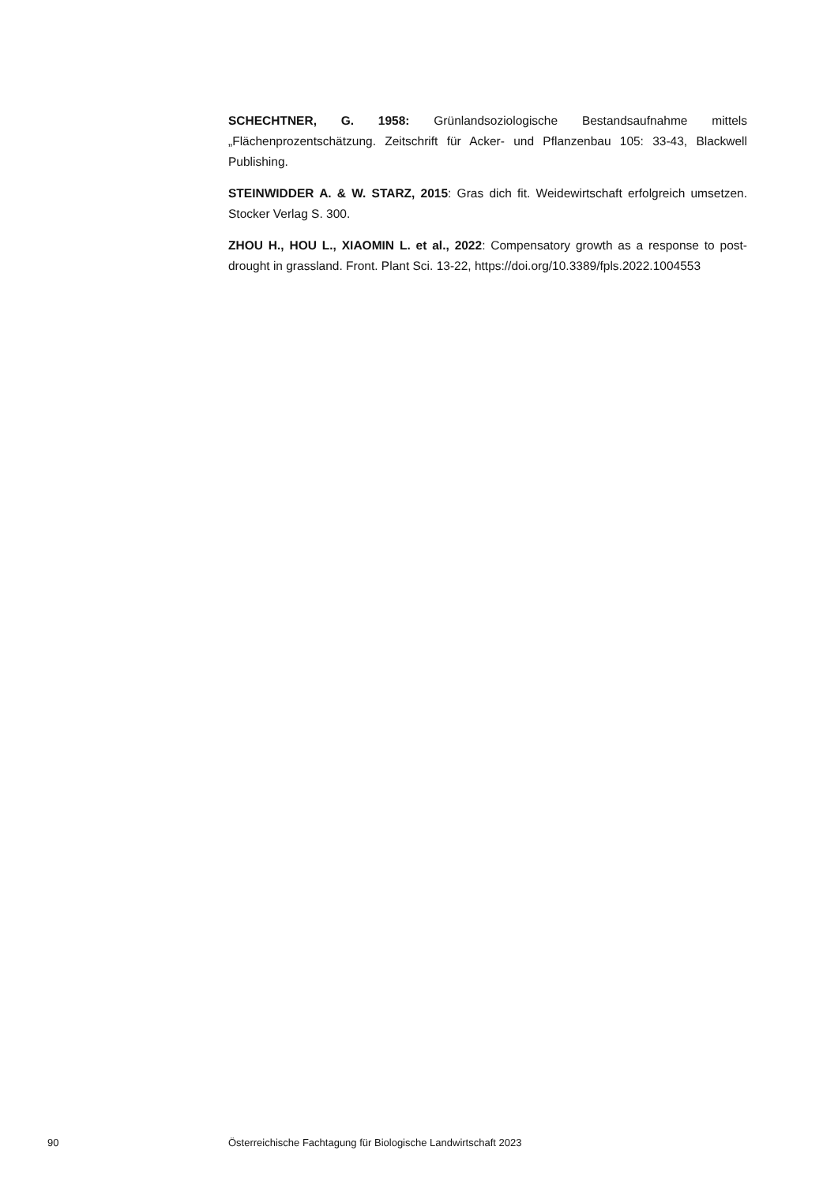SCHECHTNER, G. 1958: Grünlandsoziologische Bestandsaufnahme mittels „Flächenprozentschätzung. Zeitschrift für Acker- und Pflanzenbau 105: 33-43, Blackwell Publishing.
STEINWIDDER A. & W. STARZ, 2015: Gras dich fit. Weidewirtschaft erfolgreich umsetzen. Stocker Verlag S. 300.
ZHOU H., HOU L., XIAOMIN L. et al., 2022: Compensatory growth as a response to post-drought in grassland. Front. Plant Sci. 13-22, https://doi.org/10.3389/fpls.2022.1004553
90 Österreichische Fachtagung für Biologische Landwirtschaft 2023